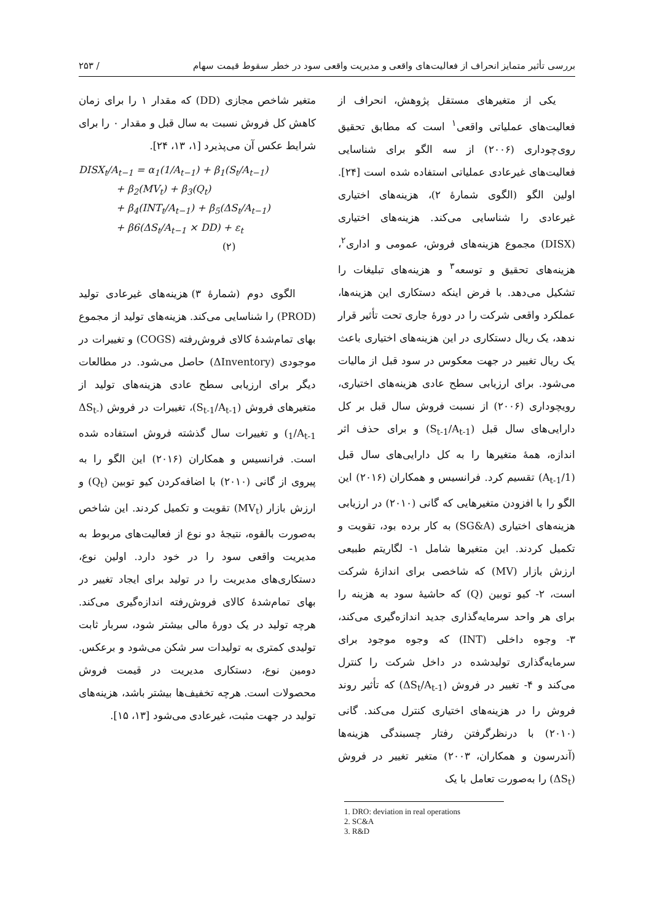بررسی تأثیر متمایز انحراف از فعالیت‌های واقعی و مدیریت واقعی سود در خطر سقوط قیمت سهام / ۲۵۳
یکی از متغیرهای مستقل پژوهش، انحراف از فعالیت‌های عملیاتی واقعی<sup>۱</sup> است که مطابق تحقیق روی‌چوداری (۲۰۰۶) از سه الگو برای شناسایی فعالیت‌های غیرعادی عملیاتی استفاده شده است [۲۴]. اولین الگو (الگوی شمارهٔ ۲)، هزینه‌های اختیاری غیرعادی را شناسایی می‌کند. هزینه‌های اختیاری (DISX) مجموع هزینه‌های فروش، عمومی و اداری<sup>۲</sup>، هزینه‌های تحقیق و توسعه<sup>۳</sup> و هزینه‌های تبلیغات را تشکیل می‌دهد. با فرض اینکه دستکاری این هزینه‌ها، عملکرد واقعی شرکت را در دورهٔ جاری تحت تأثیر قرار ندهد، یک ریال دستکاری در این هزینه‌های اختیاری باعث یک ریال تغییر در جهت معکوس در سود قبل از مالیات می‌شود. برای ارزیابی سطح عادی هزینه‌های اختیاری، رویچوداری (۲۰۰۶) از نسبت فروش سال قبل بر کل دارایی‌های سال قبل (S<sub>t-1</sub>/A<sub>t-1</sub>) و برای حذف اثر اندازه، همهٔ متغیرها را به کل دارایی‌های سال قبل (1/A<sub>t-1</sub>) تقسیم کرد. فرانسیس و همکاران (۲۰۱۶) این الگو را با افزودن متغیرهایی که گانی (۲۰۱۰) در ارزیابی هزینه‌های اختیاری (SG&A) به کار برده بود، تقویت و تکمیل کردند. این متغیرها شامل ۱- لگاریتم طبیعی ارزش بازار (MV) که شاخصی برای اندازهٔ شرکت است، ۲- کیو توبین (Q) که حاشیهٔ سود به هزینه را برای هر واحد سرمایه‌گذاری جدید اندازه‌گیری می‌کند، ۳- وجوه داخلی (INT) که وجوه موجود برای سرمایه‌گذاری تولیدشده در داخل شرکت را کنترل می‌کند و ۴- تغییر در فروش (ΔS<sub>t</sub>/A<sub>t-1</sub>) که تأثیر روند فروش را در هزینه‌های اختیاری کنترل می‌کند. گانی (۲۰۱۰) با درنظرگرفتن رفتار چسبندگی هزینه‌ها (آندرسون و همکاران، ۲۰۰۳) متغیر تغییر در فروش (ΔS<sub>t</sub>) را به‌صورت تعامل با یک
متغیر شاخص مجازی (DD) که مقدار ۱ را برای زمان کاهش کل فروش نسبت به سال قبل و مقدار ۰ را برای شرایط عکس آن می‌پذیرد [۱، ۱۳، ۲۴].
DISX<sub>t</sub>/A<sub>t−1</sub> = α<sub>1</sub>(1/A<sub>t−1</sub>) + β<sub>1</sub>(S<sub>t</sub>/A<sub>t−1</sub>)
+ β<sub>2</sub>(MV<sub>t</sub>) + β<sub>3</sub>(Q<sub>t</sub>)
+ β<sub>4</sub>(INT<sub>t</sub>/A<sub>t−1</sub>) + β<sub>5</sub>(ΔS<sub>t</sub>/A<sub>t−1</sub>)
+ β6(ΔS<sub>t</sub>/A<sub>t−1</sub> × DD) + ε<sub>t</sub>
(۲)
الگوی دوم (شمارهٔ ۳) هزینه‌های غیرعادی تولید (PROD) را شناسایی می‌کند. هزینه‌های تولید از مجموع بهای تمام‌شدهٔ کالای فروش‌رفته (COGS) و تغییرات در موجودی (ΔInventory) حاصل می‌شود. در مطالعات دیگر برای ارزیابی سطح عادی هزینه‌های تولید از متغیرهای فروش (S<sub>t-1</sub>/A<sub>t-1</sub>)، تغییرات در فروش (ΔS<sub>t-1</sub>/A<sub>t-1</sub>) و تغییرات سال گذشته فروش استفاده شده است. فرانسیس و همکاران (۲۰۱۶) این الگو را به پیروی از گانی (۲۰۱۰) با اضافه‌کردن کیو توبین (Q<sub>t</sub>) و ارزش بازار (MV<sub>t</sub>) تقویت و تکمیل کردند. این شاخص به‌صورت بالقوه، نتیجهٔ دو نوع از فعالیت‌های مربوط به مدیریت واقعی سود را در خود دارد. اولین نوع، دستکاری‌های مدیریت را در تولید برای ایجاد تغییر در بهای تمام‌شدهٔ کالای فروش‌رفته اندازه‌گیری می‌کند. هرچه تولید در یک دورهٔ مالی بیشتر شود، سربار ثابت تولیدی کمتری به تولیدات سر شکن می‌شود و برعکس. دومین نوع، دستکاری مدیریت در قیمت فروش محصولات است. هرچه تخفیف‌ها بیشتر باشد، هزینه‌های تولید در جهت مثبت، غیرعادی می‌شود [۱۳، ۱۵].
1. DRO: deviation in real operations
2. SC&A
3. R&D